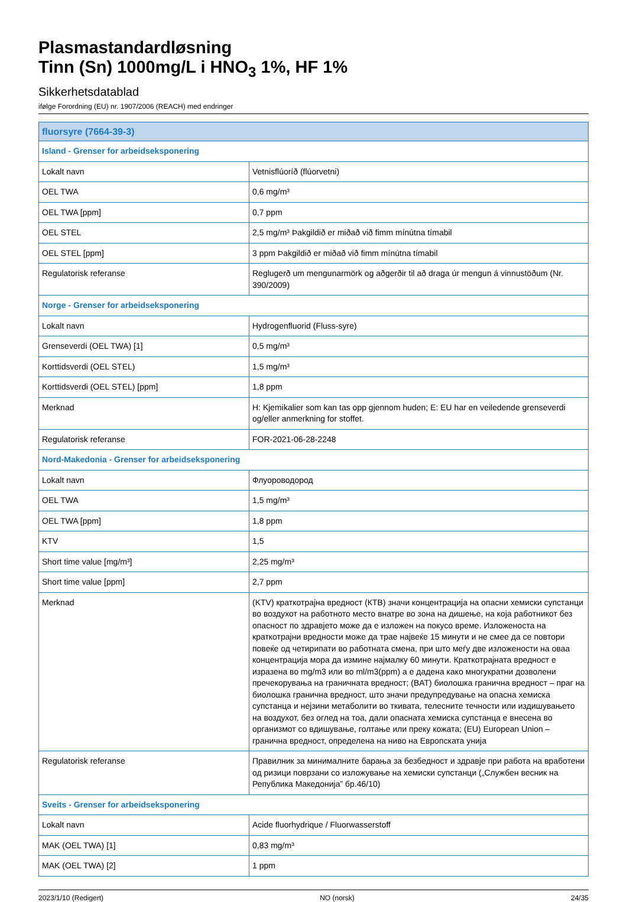Plasmastandardløsning
Tinn (Sn) 1000mg/L i HNO<sub>3</sub> 1%, HF 1%
Sikkerhetsdatablad
ifølge Forordning (EU) nr. 1907/2006 (REACH) med endringer
| fluorsyre (7664-39-3) | |
| --- | --- |
| Island - Grenser for arbeidseksponering | |
| Lokalt navn | Vetnisflúoríð (flúorvetni) |
| OEL TWA | 0,6 mg/m³ |
| OEL TWA [ppm] | 0,7 ppm |
| OEL STEL | 2,5 mg/m³ Þakgildið er miðað við fimm mínútna tímabil |
| OEL STEL [ppm] | 3 ppm Þakgildið er miðað við fimm mínútna tímabil |
| Regulatorisk referanse | Reglugerð um mengunarmörk og aðgerðir til að draga úr mengun á vinnustöðum (Nr. 390/2009) |
| Norge - Grenser for arbeidseksponering | |
| Lokalt navn | Hydrogenfluorid (Fluss-syre) |
| Grenseverdi (OEL TWA) [1] | 0,5 mg/m³ |
| Korttidsverdi (OEL STEL) | 1,5 mg/m³ |
| Korttidsverdi (OEL STEL) [ppm] | 1,8 ppm |
| Merknad | H: Kjemikalier som kan tas opp gjennom huden; E: EU har en veiledende grenseverdi og/eller anmerkning for stoffet. |
| Regulatorisk referanse | FOR-2021-06-28-2248 |
| Nord-Makedonia - Grenser for arbeidseksponering | |
| Lokalt navn | Флуороводород |
| OEL TWA | 1,5 mg/m³ |
| OEL TWA [ppm] | 1,8 ppm |
| KTV | 1,5 |
| Short time value [mg/m³] | 2,25 mg/m³ |
| Short time value [ppm] | 2,7 ppm |
| Merknad | (KTV) краткотрајна вредност (КТВ) значи концентрација на опасни хемиски супстанци во воздухот на работното место внатре во зона на дишење, на која работникот без опасност по здравјето може да е изложен на покусо време. Изложеноста на краткотрајни вредности може да трае највеќе 15 минути и не смее да се повтори повеќе од четирипати во работната смена, при што меѓу две изложености на оваа концентрација мора да измине најмалку 60 минути. Краткотрајната вредност е изразена во mg/m3 или во ml/m3(ppm) а е дадена како многукратни дозволени пречекорувања на граничната вредност; (BAT) биолошка гранична вредност – праг на биолошка гранична вредност, што значи предупредување на опасна хемиска супстанца и нејзини метаболити во ткивата, телесните течности или издишувањето на воздухот, без оглед на тоа, дали опасната хемиска супстанца е внесена во организмот со вдишување, голтање или преку кожата; (EU) European Union – гранична вредност, определена на ниво на Европската унија |
| Regulatorisk referanse | Правилник за минималните барања за безбедност и здравје при работа на вработени од ризици поврзани со изложување на хемиски супстанци („Службен весник на Република Македонија” бр.46/10) |
| Sveits - Grenser for arbeidseksponering | |
| Lokalt navn | Acide fluorhydrique / Fluorwasserstoff |
| MAK (OEL TWA) [1] | 0,83 mg/m³ |
| MAK (OEL TWA) [2] | 1 ppm |
2023/1/10 (Redigert) NO (norsk) 24/35